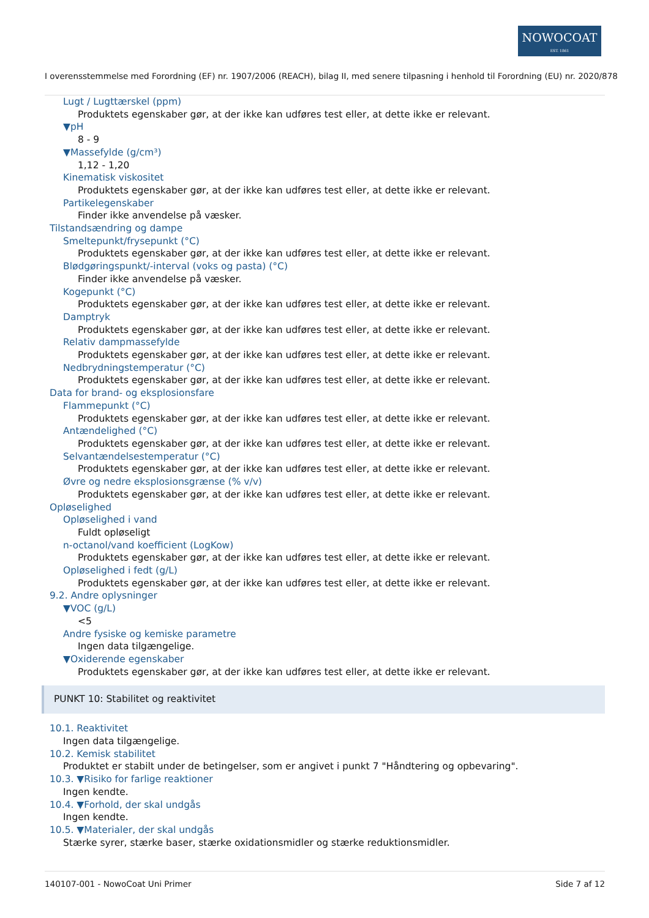NOWOCOAT
EST. 1861
I overensstemmelse med Forordning (EF) nr. 1907/2006 (REACH), bilag II, med senere tilpasning i henhold til Forordning (EU) nr. 2020/878
Lugt / Lugttærskel (ppm)
Produktets egenskaber gør, at der ikke kan udføres test eller, at dette ikke er relevant.
▼pH
8 - 9
▼Massefylde (g/cm³)
1,12 - 1,20
Kinematisk viskositet
Produktets egenskaber gør, at der ikke kan udføres test eller, at dette ikke er relevant.
Partikelegenskaber
Finder ikke anvendelse på væsker.
Tilstandsændring og dampe
Smeltepunkt/frysepunkt (°C)
Produktets egenskaber gør, at der ikke kan udføres test eller, at dette ikke er relevant.
Blødgøringspunkt/-interval (voks og pasta) (°C)
Finder ikke anvendelse på væsker.
Kogepunkt (°C)
Produktets egenskaber gør, at der ikke kan udføres test eller, at dette ikke er relevant.
Damptryk
Produktets egenskaber gør, at der ikke kan udføres test eller, at dette ikke er relevant.
Relativ dampmassefylde
Produktets egenskaber gør, at der ikke kan udføres test eller, at dette ikke er relevant.
Nedbrydningstemperatur (°C)
Produktets egenskaber gør, at der ikke kan udføres test eller, at dette ikke er relevant.
Data for brand- og eksplosionsfare
Flammepunkt (°C)
Produktets egenskaber gør, at der ikke kan udføres test eller, at dette ikke er relevant.
Antændelighed (°C)
Produktets egenskaber gør, at der ikke kan udføres test eller, at dette ikke er relevant.
Selvantændelsestemperatur (°C)
Produktets egenskaber gør, at der ikke kan udføres test eller, at dette ikke er relevant.
Øvre og nedre eksplosionsgrænse (% v/v)
Produktets egenskaber gør, at der ikke kan udføres test eller, at dette ikke er relevant.
Opløselighed
Opløselighed i vand
Fuldt opløseligt
n-octanol/vand koefficient (LogKow)
Produktets egenskaber gør, at der ikke kan udføres test eller, at dette ikke er relevant.
Opløselighed i fedt (g/L)
Produktets egenskaber gør, at der ikke kan udføres test eller, at dette ikke er relevant.
9.2. Andre oplysninger
▼VOC (g/L)
<5
Andre fysiske og kemiske parametre
Ingen data tilgængelige.
▼Oxiderende egenskaber
Produktets egenskaber gør, at der ikke kan udføres test eller, at dette ikke er relevant.
PUNKT 10: Stabilitet og reaktivitet
10.1. Reaktivitet
Ingen data tilgængelige.
10.2. Kemisk stabilitet
Produktet er stabilt under de betingelser, som er angivet i punkt 7 "Håndtering og opbevaring".
10.3. ▼Risiko for farlige reaktioner
Ingen kendte.
10.4. ▼Forhold, der skal undgås
Ingen kendte.
10.5. ▼Materialer, der skal undgås
Stærke syrer, stærke baser, stærke oxidationsmidler og stærke reduktionsmidler.
140107-001 - NowoCoat Uni Primer Side 7 af 12